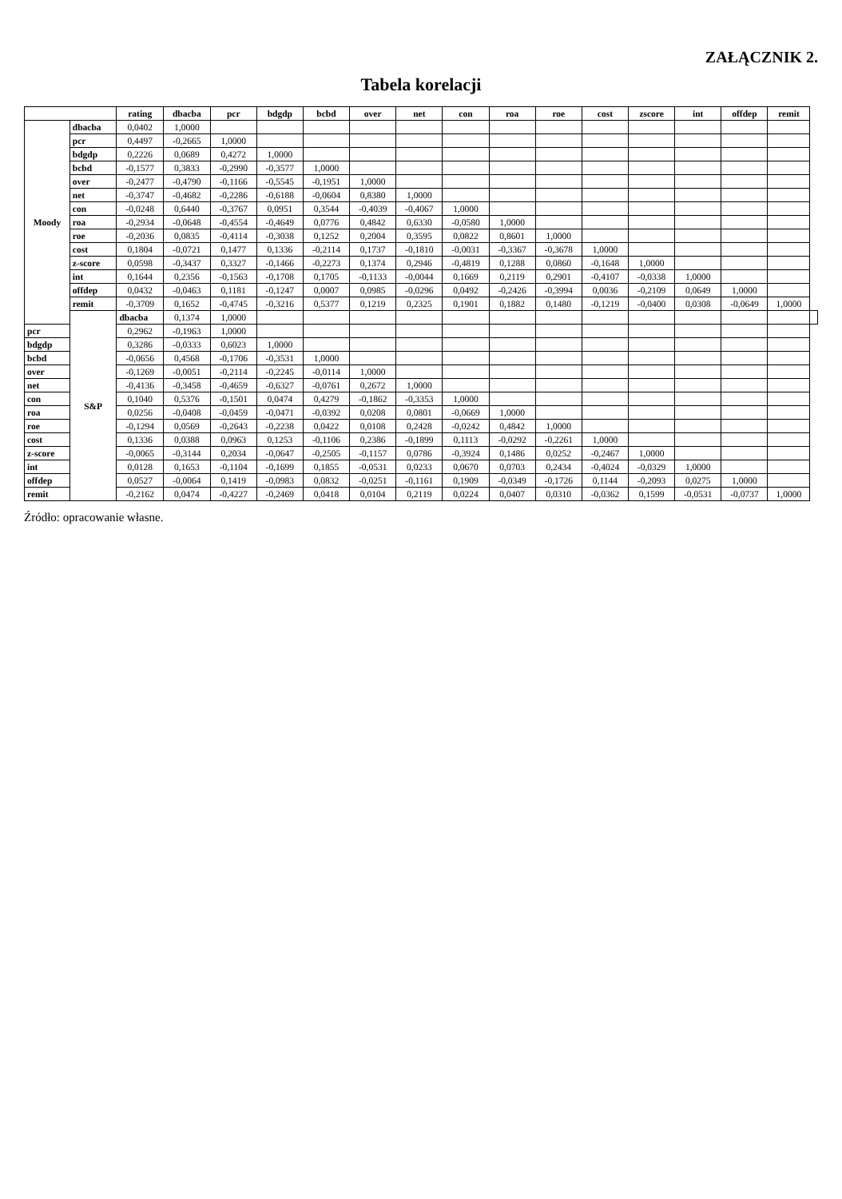ZAŁĄCZNIK 2.
Tabela korelacji
| | | rating | dbacba | pcr | bdgdp | bcbd | over | net | con | roa | roe | cost | zscore | int | offdep | remit | |
| --- | --- | --- | --- | --- | --- | --- | --- | --- | --- | --- | --- | --- | --- | --- | --- | --- | --- |
| Moody | dbacba | 0,0402 | 1,0000 | | | | | | | | | | | | | | |
| | pcr | 0,4497 | -0,2665 | 1,0000 | | | | | | | | | | | | | |
| | bdgdp | 0,2226 | 0,0689 | 0,4272 | 1,0000 | | | | | | | | | | | | |
| | bcbd | -0,1577 | 0,3833 | -0,2990 | -0,3577 | 1,0000 | | | | | | | | | | | |
| | over | -0,2477 | -0,4790 | -0,1166 | -0,5545 | -0,1951 | 1,0000 | | | | | | | | | | |
| | net | -0,3747 | -0,4682 | -0,2286 | -0,6188 | -0,0604 | 0,8380 | 1,0000 | | | | | | | | | |
| | con | -0,0248 | 0,6440 | -0,3767 | 0,0951 | 0,3544 | -0,4039 | -0,4067 | 1,0000 | | | | | | | | |
| | roa | -0,2934 | -0,0648 | -0,4554 | -0,4649 | 0,0776 | 0,4842 | 0,6330 | -0,0580 | 1,0000 | | | | | | | |
| | roe | -0,2036 | 0,0835 | -0,4114 | -0,3038 | 0,1252 | 0,2004 | 0,3595 | 0,0822 | 0,8601 | 1,0000 | | | | | | |
| | cost | 0,1804 | -0,0721 | 0,1477 | 0,1336 | -0,2114 | 0,1737 | -0,1810 | -0,0031 | -0,3367 | -0,3678 | 1,0000 | | | | | |
| | z-score | 0,0598 | -0,3437 | 0,3327 | -0,1466 | -0,2273 | 0,1374 | 0,2946 | -0,4819 | 0,1288 | 0,0860 | -0,1648 | 1,0000 | | | | |
| | int | 0,1644 | 0,2356 | -0,1563 | -0,1708 | 0,1705 | -0,1133 | -0,0044 | 0,1669 | 0,2119 | 0,2901 | -0,4107 | -0,0338 | 1,0000 | | | |
| | offdep | 0,0432 | -0,0463 | 0,1181 | -0,1247 | 0,0007 | 0,0985 | -0,0296 | 0,0492 | -0,2426 | -0,3994 | 0,0036 | -0,2109 | 0,0649 | 1,0000 | | |
| | remit | -0,3709 | 0,1652 | -0,4745 | -0,3216 | 0,5377 | 0,1219 | 0,2325 | 0,1901 | 0,1882 | 0,1480 | -0,1219 | -0,0400 | 0,0308 | -0,0649 | 1,0000 | |
| | S&P | dbacba | 0,1374 | 1,0000 | | | | | | | | | | | | | |
| pcr | | 0,2962 | -0,1963 | 1,0000 | | | | | | | | | | | | | |
| bdgdp | | 0,3286 | -0,0333 | 0,6023 | 1,0000 | | | | | | | | | | | | |
| bcbd | | -0,0656 | 0,4568 | -0,1706 | -0,3531 | 1,0000 | | | | | | | | | | | |
| over | | -0,1269 | -0,0051 | -0,2114 | -0,2245 | -0,0114 | 1,0000 | | | | | | | | | | |
| net | | -0,4136 | -0,3458 | -0,4659 | -0,6327 | -0,0761 | 0,2672 | 1,0000 | | | | | | | | | |
| con | | 0,1040 | 0,5376 | -0,1501 | 0,0474 | 0,4279 | -0,1862 | -0,3353 | 1,0000 | | | | | | | | |
| roa | | 0,0256 | -0,0408 | -0,0459 | -0,0471 | -0,0392 | 0,0208 | 0,0801 | -0,0669 | 1,0000 | | | | | | | |
| roe | | -0,1294 | 0,0569 | -0,2643 | -0,2238 | 0,0422 | 0,0108 | 0,2428 | -0,0242 | 0,4842 | 1,0000 | | | | | | |
| cost | | 0,1336 | 0,0388 | 0,0963 | 0,1253 | -0,1106 | 0,2386 | -0,1899 | 0,1113 | -0,0292 | -0,2261 | 1,0000 | | | | | |
| z-score | | -0,0065 | -0,3144 | 0,2034 | -0,0647 | -0,2505 | -0,1157 | 0,0786 | -0,3924 | 0,1486 | 0,0252 | -0,2467 | 1,0000 | | | | |
| int | | 0,0128 | 0,1653 | -0,1104 | -0,1699 | 0,1855 | -0,0531 | 0,0233 | 0,0670 | 0,0703 | 0,2434 | -0,4024 | -0,0329 | 1,0000 | | | |
| offdep | | 0,0527 | -0,0064 | 0,1419 | -0,0983 | 0,0832 | -0,0251 | -0,1161 | 0,1909 | -0,0349 | -0,1726 | 0,1144 | -0,2093 | 0,0275 | 1,0000 | | |
| remit | | -0,2162 | 0,0474 | -0,4227 | -0,2469 | 0,0418 | 0,0104 | 0,2119 | 0,0224 | 0,0407 | 0,0310 | -0,0362 | 0,1599 | -0,0531 | -0,0737 | 1,0000 | |
Źródło: opracowanie własne.